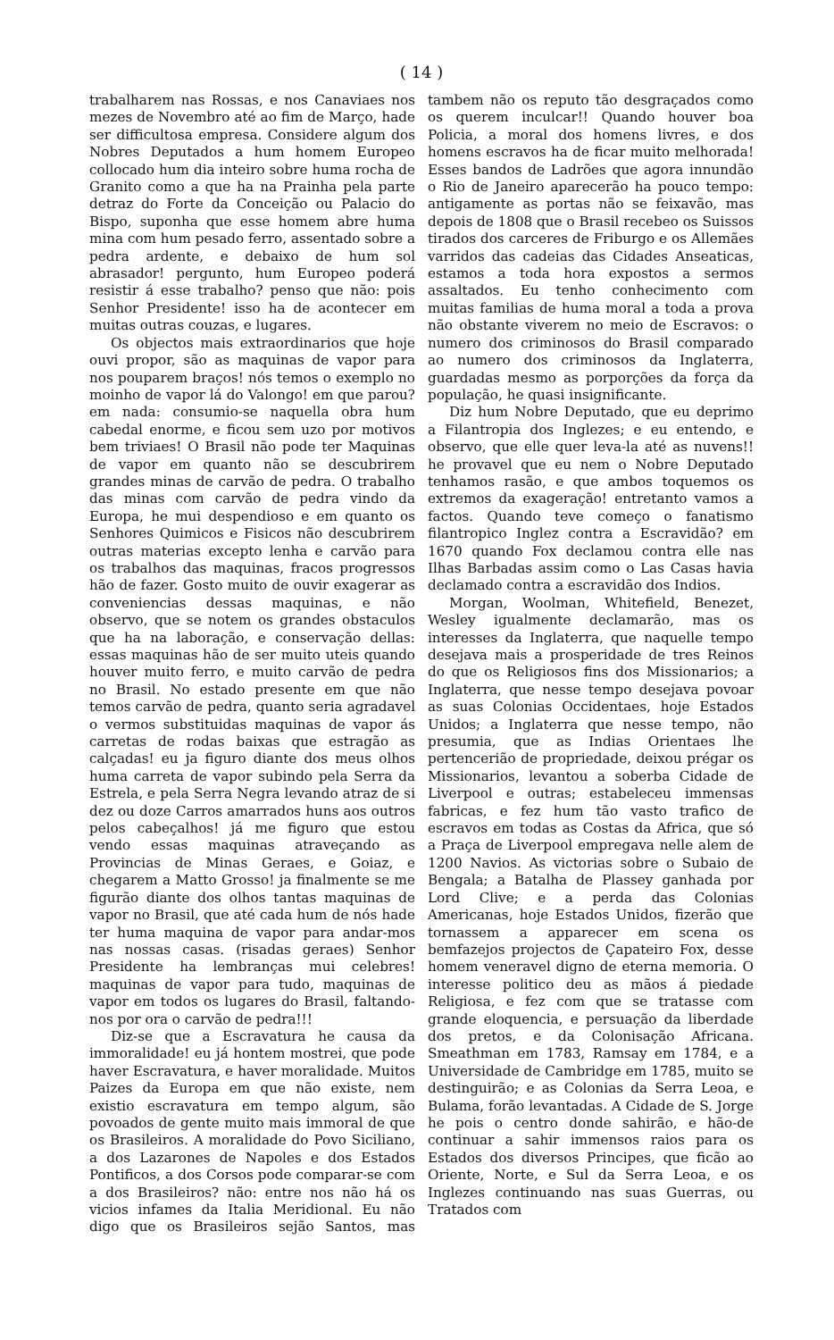( 14 )
trabalharem nas Rossas, e nos Canaviaes nos mezes de Novembro até ao fim de Março, hade ser difficultosa empresa. Considere algum dos Nobres Deputados a hum homem Europeo collocado hum dia inteiro sobre huma rocha de Granito como a que ha na Prainha pela parte detraz do Forte da Conceição ou Palacio do Bispo, suponha que esse homem abre huma mina com hum pesado ferro, assentado sobre a pedra ardente, e debaixo de hum sol abrasador! pergunto, hum Europeo poderá resistir á esse trabalho? penso que não: pois Senhor Presidente! isso ha de acontecer em muitas outras couzas, e lugares.
Os objectos mais extraordinarios que hoje ouvi propor, são as maquinas de vapor para nos pouparem braços! nós temos o exemplo no moinho de vapor lá do Valongo! em que parou? em nada: consumio-se naquella obra hum cabedal enorme, e ficou sem uzo por motivos bem triviaes! O Brasil não pode ter Maquinas de vapor em quanto não se descubrirem grandes minas de carvão de pedra. O trabalho das minas com carvão de pedra vindo da Europa, he mui despendioso e em quanto os Senhores Quimicos e Fisicos não descubrirem outras materias excepto lenha e carvão para os trabalhos das maquinas, fracos progressos hão de fazer. Gosto muito de ouvir exagerar as conveniencias dessas maquinas, e não observo, que se notem os grandes obstaculos que ha na laboração, e conservação dellas: essas maquinas hão de ser muito uteis quando houver muito ferro, e muito carvão de pedra no Brasil. No estado presente em que não temos carvão de pedra, quanto seria agradavel o vermos substituidas maquinas de vapor ás carretas de rodas baixas que estragão as calçadas! eu ja figuro diante dos meus olhos huma carreta de vapor subindo pela Serra da Estrela, e pela Serra Negra levando atraz de si dez ou doze Carros amarrados huns aos outros pelos cabeçalhos! já me figuro que estou vendo essas maquinas atraveçando as Provincias de Minas Geraes, e Goiaz, e chegarem a Matto Grosso! ja finalmente se me figurão diante dos olhos tantas maquinas de vapor no Brasil, que até cada hum de nós hade ter huma maquina de vapor para andar-mos nas nossas casas. (risadas geraes) Senhor Presidente ha lembranças mui celebres! maquinas de vapor para tudo, maquinas de vapor em todos os lugares do Brasil, faltando-nos por ora o carvão de pedra!!!
Diz-se que a Escravatura he causa da immoralidade! eu já hontem mostrei, que pode haver Escravatura, e haver moralidade. Muitos Paizes da Europa em que não existe, nem existio escravatura em tempo algum, são povoados de gente muito mais immoral de que os Brasileiros. A moralidade do Povo Siciliano, a dos Lazarones de Napoles e dos Estados Pontificos, a dos Corsos pode comparar-se com a dos Brasileiros? não: entre nos não há os vicios infames da Italia Meridional. Eu não digo que os Brasileiros sejão Santos, mas tambem não os reputo tão desgraçados como os querem inculcar!! Quando houver boa Policia, a moral dos homens livres, e dos homens escravos ha de ficar muito melhorada! Esses bandos de Ladrões que agora innundão o Rio de Janeiro aparecerão ha pouco tempo: antigamente as portas não se feixavão, mas depois de 1808 que o Brasil recebeo os Suissos tirados dos carceres de Friburgo e os Allemães varridos das cadeias das Cidades Anseaticas, estamos a toda hora expostos a sermos assaltados. Eu tenho conhecimento com muitas familias de huma moral a toda a prova não obstante viverem no meio de Escravos: o numero dos criminosos do Brasil comparado ao numero dos criminosos da Inglaterra, guardadas mesmo as porporções da força da população, he quasi insignificante.
Diz hum Nobre Deputado, que eu deprimo a Filantropia dos Inglezes; e eu entendo, e observo, que elle quer leva-la até as nuvens!! he provavel que eu nem o Nobre Deputado tenhamos rasão, e que ambos toquemos os extremos da exageração! entretanto vamos a factos. Quando teve começo o fanatismo filantropico Inglez contra a Escravidão? em 1670 quando Fox declamou contra elle nas Ilhas Barbadas assim como o Las Casas havia declamado contra a escravidão dos Indios.
Morgan, Woolman, Whitefield, Benezet, Wesley igualmente declamarão, mas os interesses da Inglaterra, que naquelle tempo desejava mais a prosperidade de tres Reinos do que os Religiosos fins dos Missionarios; a Inglaterra, que nesse tempo desejava povoar as suas Colonias Occidentaes, hoje Estados Unidos; a Inglaterra que nesse tempo, não presumia, que as Indias Orientaes lhe pertencerião de propriedade, deixou prégar os Missionarios, levantou a soberba Cidade de Liverpool e outras; estabeleceu immensas fabricas, e fez hum tão vasto trafico de escravos em todas as Costas da Africa, que só a Praça de Liverpool empregava nelle alem de 1200 Navios. As victorias sobre o Subaio de Bengala; a Batalha de Plassey ganhada por Lord Clive; e a perda das Colonias Americanas, hoje Estados Unidos, fizerão que tornassem a apparecer em scena os bemfazejos projectos de Çapateiro Fox, desse homem veneravel digno de eterna memoria. O interesse politico deu as mãos á piedade Religiosa, e fez com que se tratasse com grande eloquencia, e persuação da liberdade dos pretos, e da Colonisação Africana. Smeathman em 1783, Ramsay em 1784, e a Universidade de Cambridge em 1785, muito se destinguirão; e as Colonias da Serra Leoa, e Bulama, forão levantadas. A Cidade de S. Jorge he pois o centro donde sahirão, e hão-de continuar a sahir immensos raios para os Estados dos diversos Principes, que ficão ao Oriente, Norte, e Sul da Serra Leoa, e os Inglezes continuando nas suas Guerras, ou Tratados com